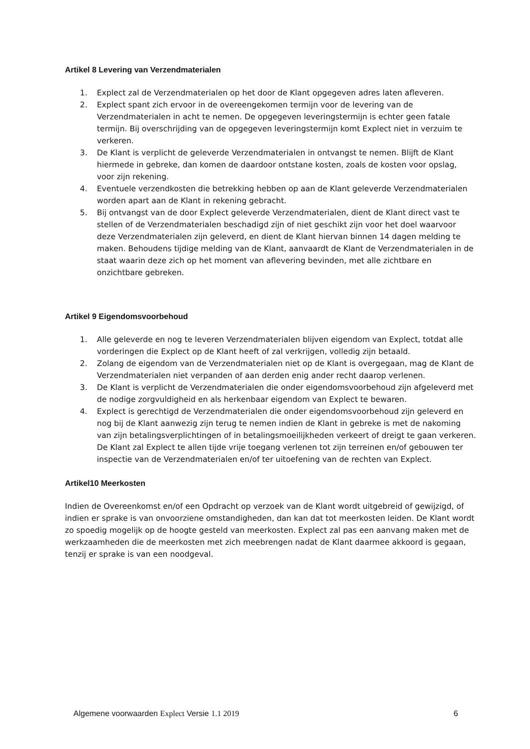Artikel 8 Levering van Verzendmaterialen
1. Explect zal de Verzendmaterialen op het door de Klant opgegeven adres laten afleveren.
2. Explect spant zich ervoor in de overeengekomen termijn voor de levering van de Verzendmaterialen in acht te nemen. De opgegeven leveringstermijn is echter geen fatale termijn. Bij overschrijding van de opgegeven leveringstermijn komt Explect niet in verzuim te verkeren.
3. De Klant is verplicht de geleverde Verzendmaterialen in ontvangst te nemen. Blijft de Klant hiermede in gebreke, dan komen de daardoor ontstane kosten, zoals de kosten voor opslag, voor zijn rekening.
4. Eventuele verzendkosten die betrekking hebben op aan de Klant geleverde Verzendmaterialen worden apart aan de Klant in rekening gebracht.
5. Bij ontvangst van de door Explect geleverde Verzendmaterialen, dient de Klant direct vast te stellen of de Verzendmaterialen beschadigd zijn of niet geschikt zijn voor het doel waarvoor deze Verzendmaterialen zijn geleverd, en dient de Klant hiervan binnen 14 dagen melding te maken. Behoudens tijdige melding van de Klant, aanvaardt de Klant de Verzendmaterialen in de staat waarin deze zich op het moment van aflevering bevinden, met alle zichtbare en onzichtbare gebreken.
Artikel 9 Eigendomsvoorbehoud
1. Alle geleverde en nog te leveren Verzendmaterialen blijven eigendom van Explect, totdat alle vorderingen die Explect op de Klant heeft of zal verkrijgen, volledig zijn betaald.
2. Zolang de eigendom van de Verzendmaterialen niet op de Klant is overgegaan, mag de Klant de Verzendmaterialen niet verpanden of aan derden enig ander recht daarop verlenen.
3. De Klant is verplicht de Verzendmaterialen die onder eigendomsvoorbehoud zijn afgeleverd met de nodige zorgvuldigheid en als herkenbaar eigendom van Explect te bewaren.
4. Explect is gerechtigd de Verzendmaterialen die onder eigendomsvoorbehoud zijn geleverd en nog bij de Klant aanwezig zijn terug te nemen indien de Klant in gebreke is met de nakoming van zijn betalingsverplichtingen of in betalingsmoeilijkheden verkeert of dreigt te gaan verkeren. De Klant zal Explect te allen tijde vrije toegang verlenen tot zijn terreinen en/of gebouwen ter inspectie van de Verzendmaterialen en/of ter uitoefening van de rechten van Explect.
Artikel10 Meerkosten
Indien de Overeenkomst en/of een Opdracht op verzoek van de Klant wordt uitgebreid of gewijzigd, of indien er sprake is van onvoorziene omstandigheden, dan kan dat tot meerkosten leiden. De Klant wordt zo spoedig mogelijk op de hoogte gesteld van meerkosten. Explect zal pas een aanvang maken met de werkzaamheden die de meerkosten met zich meebrengen nadat de Klant daarmee akkoord is gegaan, tenzij er sprake is van een noodgeval.
Algemene voorwaarden Explect Versie 1.1 2019 6